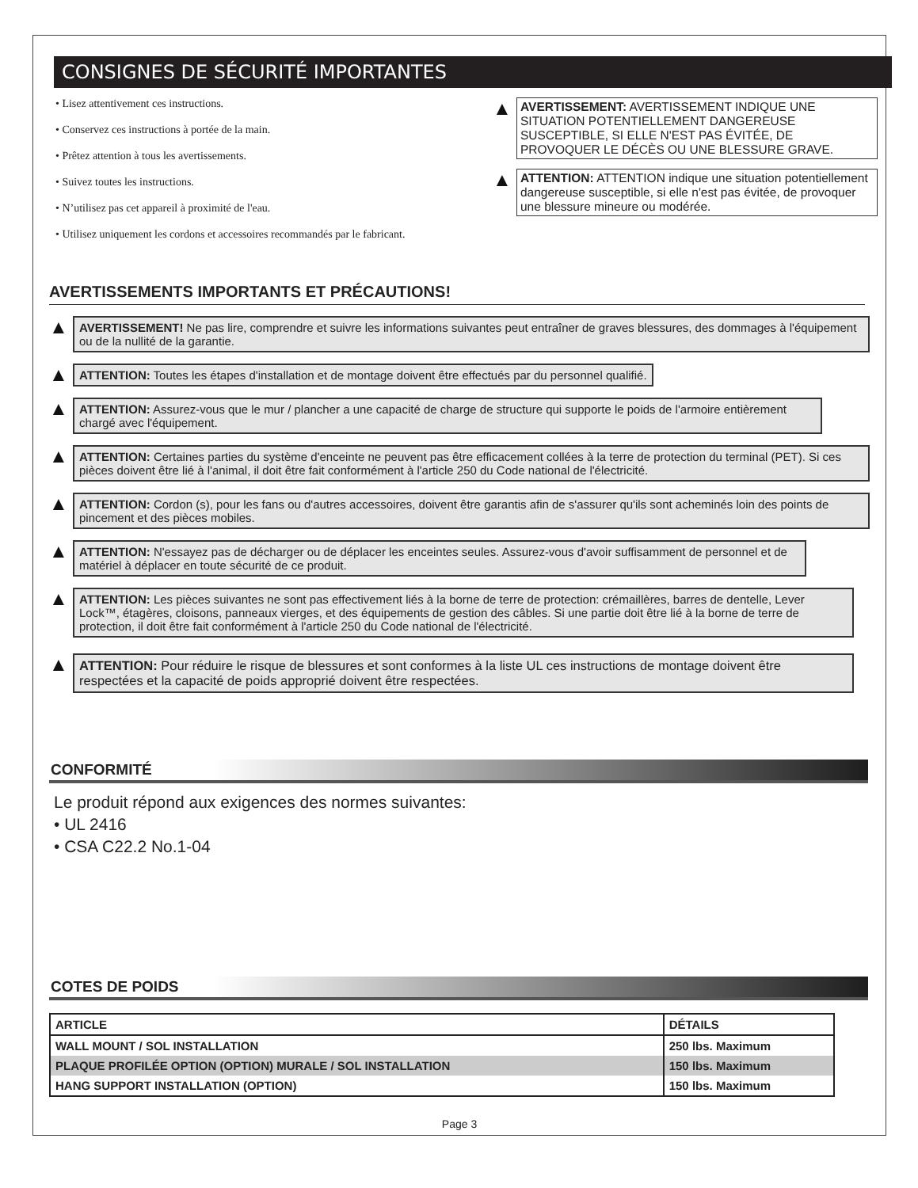CONSIGNES DE SÉCURITÉ IMPORTANTES
• Lisez attentivement ces instructions.
• Conservez ces instructions à portée de la main.
• Prêtez attention à tous les avertissements.
• Suivez toutes les instructions.
• N’utilisez pas cet appareil à proximité de l'eau.
• Utilisez uniquement les cordons et accessoires recommandés par le fabricant.
▲
AVERTISSEMENT: AVERTISSEMENT INDIQUE UNE SITUATION POTENTIELLEMENT DANGEREUSE SUSCEPTIBLE, SI ELLE N'EST PAS ÉVITÉE, DE PROVOQUER LE DÉCÈS OU UNE BLESSURE GRAVE.
▲
ATTENTION: ATTENTION indique une situation potentiellement dangereuse susceptible, si elle n'est pas évitée, de provoquer une blessure mineure ou modérée.
AVERTISSEMENTS IMPORTANTS ET PRÉCAUTIONS!
▲
AVERTISSEMENT! Ne pas lire, comprendre et suivre les informations suivantes peut entraîner de graves blessures, des dommages à l'équipement ou de la nullité de la garantie.
▲
ATTENTION: Toutes les étapes d'installation et de montage doivent être effectués par du personnel qualifié.
▲
ATTENTION: Assurez-vous que le mur / plancher a une capacité de charge de structure qui supporte le poids de l'armoire entièrement chargé avec l'équipement.
▲
ATTENTION: Certaines parties du système d'enceinte ne peuvent pas être efficacement collées à la terre de protection du terminal (PET). Si ces pièces doivent être lié à l'animal, il doit être fait conformément à l'article 250 du Code national de l'électricité.
▲
ATTENTION: Cordon (s), pour les fans ou d'autres accessoires, doivent être garantis afin de s'assurer qu'ils sont acheminés loin des points de pincement et des pièces mobiles.
▲
ATTENTION: N'essayez pas de décharger ou de déplacer les enceintes seules. Assurez-vous d'avoir suffisamment de personnel et de matériel à déplacer en toute sécurité de ce produit.
▲
ATTENTION: Les pièces suivantes ne sont pas effectivement liés à la borne de terre de protection: crémaillères, barres de dentelle, Lever Lock™, étagères, cloisons, panneaux vierges, et des équipements de gestion des câbles. Si une partie doit être lié à la borne de terre de protection, il doit être fait conformément à l'article 250 du Code national de l'électricité.
▲
ATTENTION: Pour réduire le risque de blessures et sont conformes à la liste UL ces instructions de montage doivent être respectées et la capacité de poids approprié doivent être respectées.
CONFORMITÉ
Le produit répond aux exigences des normes suivantes:
• UL 2416
• CSA C22.2 No.1-04
COTES DE POIDS
| ARTICLE | DÉTAILS |
| --- | --- |
| WALL MOUNT / SOL INSTALLATION | 250 lbs. Maximum |
| PLAQUE PROFILÉE OPTION (OPTION) MURALE / SOL INSTALLATION | 150 lbs. Maximum |
| HANG SUPPORT INSTALLATION (OPTION) | 150 lbs. Maximum |
Page 3